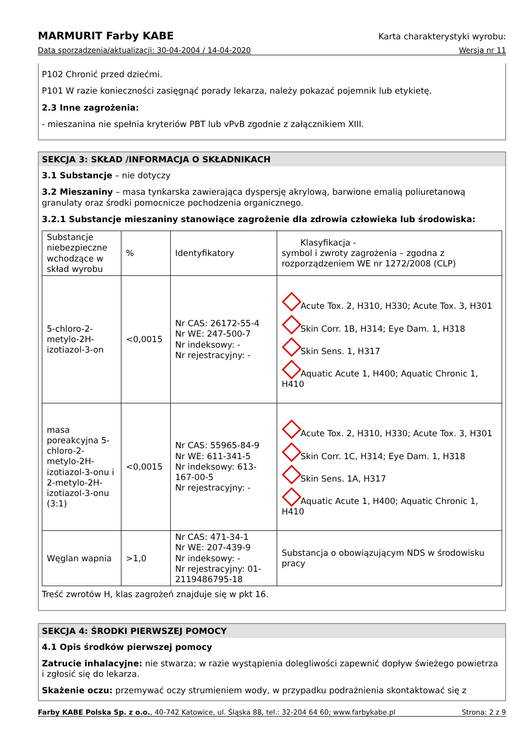MARMURIT Farby KABE Karta charakterystyki wyrobu:
Data sporządzenia/aktualizacji: 30-04-2004 / 14-04-2020 Wersja nr 11
P102 Chronić przed dziećmi.
P101 W razie konieczności zasięgnąć porady lekarza, należy pokazać pojemnik lub etykietę.
2.3 Inne zagrożenia:
- mieszanina nie spełnia kryteriów PBT lub vPvB zgodnie z załącznikiem XIII.
SEKCJA 3: SKŁAD /INFORMACJA O SKŁADNIKACH
3.1 Substancje – nie dotyczy
3.2 Mieszaniny – masa tynkarska zawierająca dyspersję akrylową, barwione emalią poliuretanową granulaty oraz środki pomocnicze pochodzenia organicznego.
3.2.1 Substancje mieszaniny stanowiące zagrożenie dla zdrowia człowieka lub środowiska:
| Substancje niebezpieczne wchodzące w skład wyrobu | % | Identyfikatory | Klasyfikacja - symbol i zwroty zagrożenia – zgodna z rozporządzeniem WE nr 1272/2008 (CLP) |
| 5-chloro-2-metylo-2H-izotiazol-3-on | <0,0015 | Nr CAS: 26172-55-4 Nr WE: 247-500-7 Nr indeksowy: - Nr rejestracyjny: - | Acute Tox. 2, H310, H330; Acute Tox. 3, H301 Skin Corr. 1B, H314; Eye Dam. 1, H318 Skin Sens. 1, H317 Aquatic Acute 1, H400; Aquatic Chronic 1, H410 |
| masa poreakcyjna 5-chloro-2-metylo-2H-izotiazol-3-onu i 2-metylo-2H-izotiazol-3-onu (3:1) | <0,0015 | Nr CAS: 55965-84-9 Nr WE: 611-341-5 Nr indeksowy: 613-167-00-5 Nr rejestracyjny: - | Acute Tox. 2, H310, H330; Acute Tox. 3, H301 Skin Corr. 1C, H314; Eye Dam. 1, H318 Skin Sens. 1A, H317 Aquatic Acute 1, H400; Aquatic Chronic 1, H410 |
| Węglan wapnia | >1,0 | Nr CAS: 471-34-1 Nr WE: 207-439-9 Nr indeksowy: - Nr rejestracyjny: 01-2119486795-18 | Substancja o obowiązującym NDS w środowisku pracy |
Treść zwrotów H, klas zagrożeń znajduje się w pkt 16.
SEKCJA 4: ŚRODKI PIERWSZEJ POMOCY
4.1 Opis środków pierwszej pomocy
Zatrucie inhalacyjne: nie stwarza; w razie wystąpienia dolegliwości zapewnić dopływ świeżego powietrza i zgłosić się do lekarza.
Skażenie oczu: przemywać oczy strumieniem wody, w przypadku podrażnienia skontaktować się z
Farby KABE Polska Sp. z o.o., 40-742 Katowice, ul. Śląska 88, tel.: 32-204 64 60; www.farbykabe.pl Strona: 2 z 9